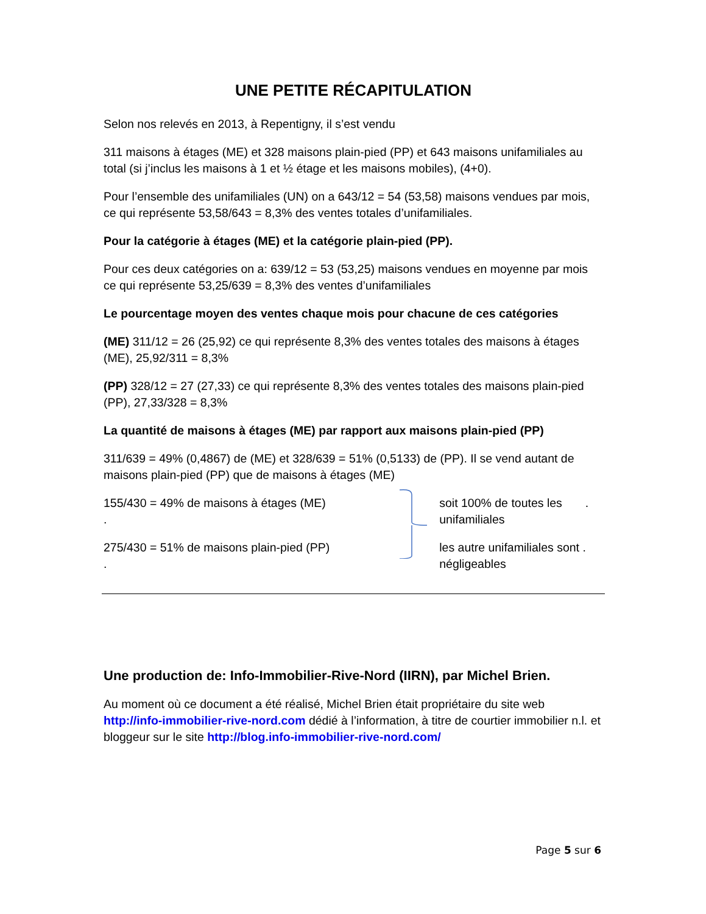UNE PETITE RÉCAPITULATION
Selon nos relevés en 2013, à Repentigny, il s’est vendu
311 maisons à étages (ME) et 328 maisons plain-pied (PP) et 643 maisons unifamiliales au total (si j’inclus les maisons à 1 et ½ étage et les maisons mobiles), (4+0).
Pour l’ensemble des unifamiliales (UN) on a 643/12 = 54 (53,58) maisons vendues par mois, ce qui représente 53,58/643 = 8,3% des ventes totales d’unifamiliales.
Pour la catégorie à étages (ME) et la catégorie plain-pied (PP).
Pour ces deux catégories on a: 639/12 = 53 (53,25) maisons vendues en moyenne par mois ce qui représente 53,25/639 = 8,3% des ventes d’unifamiliales
Le pourcentage moyen des ventes chaque mois pour chacune de ces catégories
(ME) 311/12 = 26 (25,92) ce qui représente 8,3% des ventes totales des maisons à étages (ME), 25,92/311 = 8,3%
(PP) 328/12 = 27 (27,33) ce qui représente 8,3% des ventes totales des maisons plain-pied (PP), 27,33/328 = 8,3%
La quantité de maisons à étages (ME) par rapport aux maisons plain-pied (PP)
311/639 = 49% (0,4867) de (ME) et 328/639 = 51% (0,5133) de (PP). Il se vend autant de maisons plain-pied (PP) que de maisons à étages (ME)
155/430 = 49% de maisons à étages (ME)
.
soit 100% de toutes les .
unifamiliales
275/430 = 51% de maisons plain-pied (PP)
.
les autre unifamiliales sont .
négligeables
Une production de: Info-Immobilier-Rive-Nord (IIRN), par Michel Brien.
Au moment où ce document a été réalisé, Michel Brien était propriétaire du site web http://info-immobilier-rive-nord.com dédié à l’information, à titre de courtier immobilier n.l. et bloggeur sur le site http://blog.info-immobilier-rive-nord.com/
Page 5 sur 6